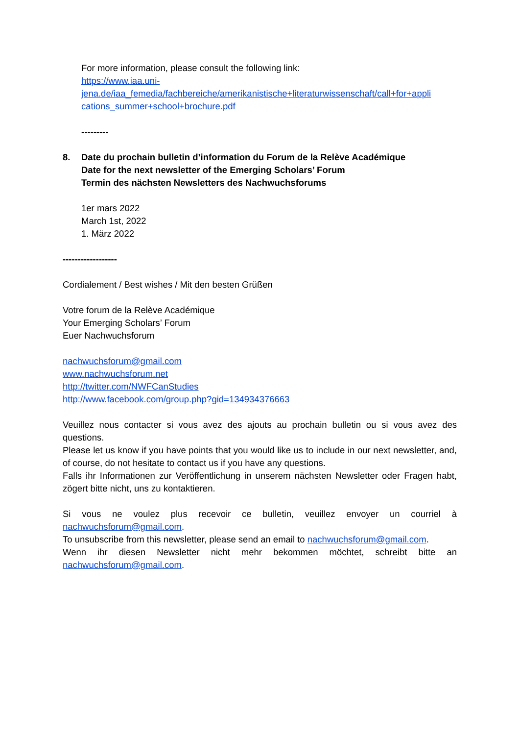For more information, please consult the following link:
https://www.iaa.uni-
jena.de/iaa_femedia/fachbereiche/amerikanistische+literaturwissenschaft/call+for+appli
cations_summer+school+brochure.pdf
---------
8. Date du prochain bulletin d’information du Forum de la Relève Académique
Date for the next newsletter of the Emerging Scholars’ Forum
Termin des nächsten Newsletters des Nachwuchsforums
1er mars 2022
March 1st, 2022
1. März 2022
------------------
Cordialement / Best wishes / Mit den besten Grüßen
Votre forum de la Relève Académique
Your Emerging Scholars’ Forum
Euer Nachwuchsforum
nachwuchsforum@gmail.com
www.nachwuchsforum.net
http://twitter.com/NWFCanStudies
http://www.facebook.com/group.php?gid=134934376663
Veuillez nous contacter si vous avez des ajouts au prochain bulletin ou si vous avez des questions.
Please let us know if you have points that you would like us to include in our next newsletter, and, of course, do not hesitate to contact us if you have any questions.
Falls ihr Informationen zur Veröffentlichung in unserem nächsten Newsletter oder Fragen habt, zögert bitte nicht, uns zu kontaktieren.
Si vous ne voulez plus recevoir ce bulletin, veuillez envoyer un courriel à nachwuchsforum@gmail.com.
To unsubscribe from this newsletter, please send an email to nachwuchsforum@gmail.com.
Wenn ihr diesen Newsletter nicht mehr bekommen möchtet, schreibt bitte an nachwuchsforum@gmail.com.